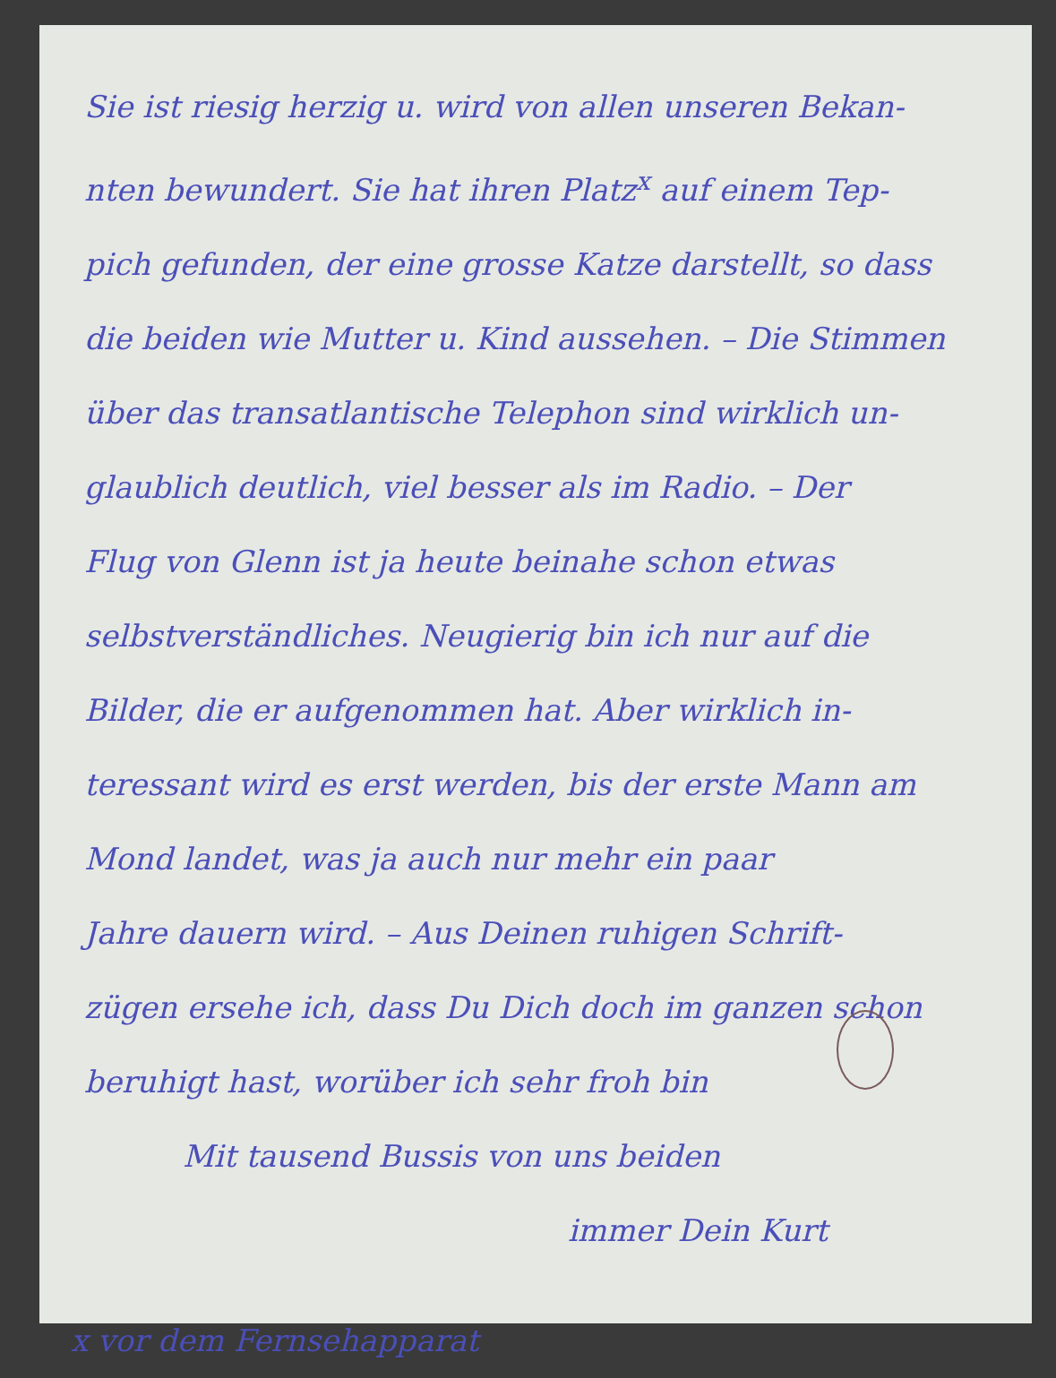Sie ist riesig herzig u. wird von allen unseren Bekan-
nten bewundert. Sie hat ihren Platz<sup>x</sup> auf einem Tep-
pich gefunden, der eine grosse Katze darstellt, so dass
die beiden wie Mutter u. Kind aussehen. – Die Stimmen
über das transatlantische Telephon sind wirklich un-
glaublich deutlich, viel besser als im Radio. – Der
Flug von Glenn ist ja heute beinahe schon etwas
selbstverständliches. Neugierig bin ich nur auf die
Bilder, die er aufgenommen hat. Aber wirklich in-
teressant wird es erst werden, bis der erste Mann am
Mond landet, was ja auch nur mehr ein paar
Jahre dauern wird. – Aus Deinen ruhigen Schrift-
zügen ersehe ich, dass Du Dich doch im ganzen schon
beruhigt hast, worüber ich sehr froh bin
Mit tausend Bussis von uns beiden
immer Dein Kurt
x vor dem Fernsehapparat